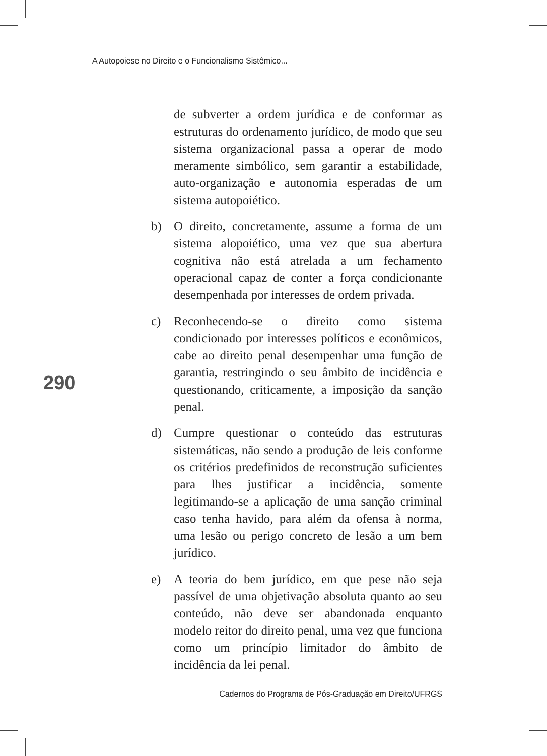A Autopoiese no Direito e o Funcionalismo Sistêmico...
de subverter a ordem jurídica e de conformar as estruturas do ordenamento jurídico, de modo que seu sistema organizacional passa a operar de modo meramente simbólico, sem garantir a estabilidade, auto-organização e autonomia esperadas de um sistema autopoiético.
b) O direito, concretamente, assume a forma de um sistema alopoiético, uma vez que sua abertura cognitiva não está atrelada a um fechamento operacional capaz de conter a força condicionante desempenhada por interesses de ordem privada.
c) Reconhecendo-se o direito como sistema condicionado por interesses políticos e econômicos, cabe ao direito penal desempenhar uma função de garantia, restringindo o seu âmbito de incidência e questionando, criticamente, a imposição da sanção penal.
d) Cumpre questionar o conteúdo das estruturas sistemáticas, não sendo a produção de leis conforme os critérios predefinidos de reconstrução suficientes para lhes justificar a incidência, somente legitimando-se a aplicação de uma sanção criminal caso tenha havido, para além da ofensa à norma, uma lesão ou perigo concreto de lesão a um bem jurídico.
e) A teoria do bem jurídico, em que pese não seja passível de uma objetivação absoluta quanto ao seu conteúdo, não deve ser abandonada enquanto modelo reitor do direito penal, uma vez que funciona como um princípio limitador do âmbito de incidência da lei penal.
290
Cadernos do Programa de Pós-Graduação em Direito/UFRGS